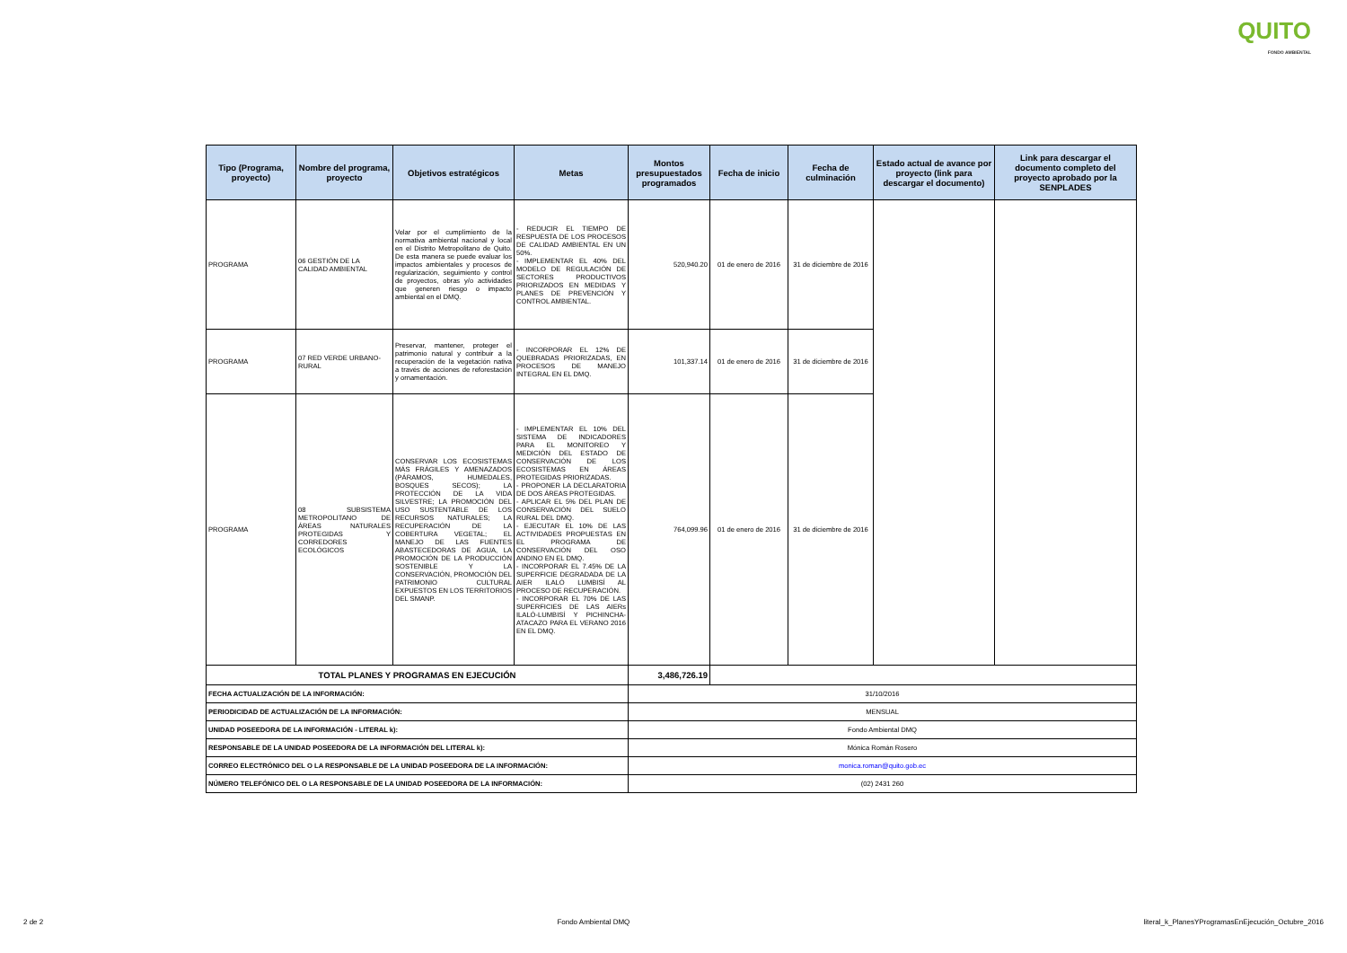QUITO
FONDO AMBIENTAL
| Tipo (Programa, proyecto) | Nombre del programa, proyecto | Objetivos estratégicos | Metas | Montos presupuestados programados | Fecha de inicio | Fecha de culminación | Estado actual de avance por proyecto (link para descargar el documento) | Link para descargar el documento completo del proyecto aprobado por la SENPLADES |
| --- | --- | --- | --- | --- | --- | --- | --- | --- |
| PROGRAMA | 06 GESTIÓN DE LA CALIDAD AMBIENTAL | Velar por el cumplimiento de la normativa ambiental nacional y local en el Distrito Metropolitano de Quito. De esta manera se puede evaluar los impactos ambientales y procesos de regularización, seguimiento y control de proyectos, obras y/o actividades que generen riesgo o impacto ambiental en el DMQ. | - REDUCIR EL TIEMPO DE RESPUESTA DE LOS PROCESOS DE CALIDAD AMBIENTAL EN UN 50%. - IMPLEMENTAR EL 40% DEL MODELO DE REGULACIÓN DE SECTORES PRODUCTIVOS PRIORIZADOS EN MEDIDAS Y PLANES DE PREVENCIÓN Y CONTROL AMBIENTAL. | 520,940.20 | 01 de enero de 2016 | 31 de diciembre de 2016 | | |
| PROGRAMA | 07 RED VERDE URBANO-RURAL | Preservar, mantener, proteger el patrimonio natural y contribuir a la recuperación de la vegetación nativa a través de acciones de reforestación y ornamentación. | - INCORPORAR EL 12% DE QUEBRADAS PRIORIZADAS, EN PROCESOS DE MANEJO INTEGRAL EN EL DMQ. | 101,337.14 | 01 de enero de 2016 | 31 de diciembre de 2016 | | |
| PROGRAMA | 08 SUBSISTEMA METROPOLITANO DE ÁREAS NATURALES PROTEGIDAS Y CORREDORES ECOLÓGICOS | CONSERVAR LOS ECOSISTEMAS MÁS FRÁGILES Y AMENAZADOS (PÁRAMOS, HUMEDALES, BOSQUES SECOS); LA PROTECCIÓN DE LA VIDA SILVESTRE; LA PROMOCIÓN DEL USO SUSTENTABLE DE LOS RECURSOS NATURALES; LA RECUPERACIÓN DE LA COBERTURA VEGETAL; EL MANEJO DE LAS FUENTES ABASTECEDORAS DE AGUA, LA PROMOCIÓN DE LA PRODUCCIÓN SOSTENIBLE Y LA CONSERVACIÓN, PROMOCIÓN DEL PATRIMONIO CULTURAL EXPUESTOS EN LOS TERRITORIOS DEL SMANP. | - IMPLEMENTAR EL 10% DEL SISTEMA DE INDICADORES PARA EL MONITOREO Y MEDICIÓN DEL ESTADO DE CONSERVACIÓN DE LOS ECOSISTEMAS EN ÁREAS PROTEGIDAS PRIORIZADAS. - PROPONER LA DECLARATORIA DE DOS ÁREAS PROTEGIDAS. - APLICAR EL 5% DEL PLAN DE CONSERVACIÓN DEL SUELO RURAL DEL DMQ. - EJECUTAR EL 10% DE LAS ACTIVIDADES PROPUESTAS EN EL PROGRAMA DE CONSERVACIÓN DEL OSO ANDINO EN EL DMQ. - INCORPORAR EL 7.45% DE LA SUPERFICIE DEGRADADA DE LA AIER ILALÓ LUMBISÍ AL PROCESO DE RECUPERACIÓN. - INCORPORAR EL 70% DE LAS SUPERFICIES DE LAS AIERs ILALÓ-LUMBISÍ Y PICHINCHA-ATACAZO PARA EL VERANO 2016 EN EL DMQ. | 764,099.96 | 01 de enero de 2016 | 31 de diciembre de 2016 | | |
| TOTAL PLANES Y PROGRAMAS EN EJECUCIÓN | | | | 3,486,726.19 | | | | |
| FECHA ACTUALIZACIÓN DE LA INFORMACIÓN: | | | | 31/10/2016 | | | | |
| PERIODICIDAD DE ACTUALIZACIÓN DE LA INFORMACIÓN: | | | | MENSUAL | | | | |
| UNIDAD POSEEDORA DE LA INFORMACIÓN - LITERAL k): | | | | Fondo Ambiental DMQ | | | | |
| RESPONSABLE DE LA UNIDAD POSEEDORA DE LA INFORMACIÓN DEL LITERAL k): | | | | Mónica Román Rosero | | | | |
| CORREO ELECTRÓNICO DEL O LA RESPONSABLE DE LA UNIDAD POSEEDORA DE LA INFORMACIÓN: | | | | monica.roman@quito.gob.ec | | | | |
| NÚMERO TELEFÓNICO DEL O LA RESPONSABLE DE LA UNIDAD POSEEDORA DE LA INFORMACIÓN: | | | | (02) 2431 260 | | | | |
2 de 2 Fondo Ambiental DMQ literal_k_PlanesYProgramasEnEjecución_Octubre_2016